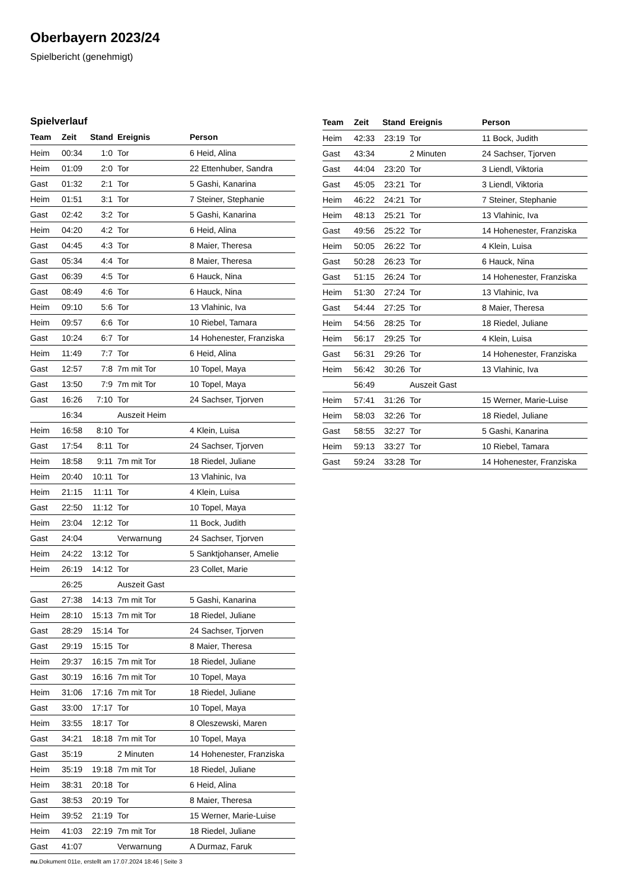Oberbayern 2023/24
Spielbericht (genehmigt)
Spielverlauf
| Team | Zeit | Stand | Ereignis | Person |
| --- | --- | --- | --- | --- |
| Heim | 00:34 | 1:0 | Tor | 6 Heid, Alina |
| Heim | 01:09 | 2:0 | Tor | 22 Ettenhuber, Sandra |
| Gast | 01:32 | 2:1 | Tor | 5 Gashi, Kanarina |
| Heim | 01:51 | 3:1 | Tor | 7 Steiner, Stephanie |
| Gast | 02:42 | 3:2 | Tor | 5 Gashi, Kanarina |
| Heim | 04:20 | 4:2 | Tor | 6 Heid, Alina |
| Gast | 04:45 | 4:3 | Tor | 8 Maier, Theresa |
| Gast | 05:34 | 4:4 | Tor | 8 Maier, Theresa |
| Gast | 06:39 | 4:5 | Tor | 6 Hauck, Nina |
| Gast | 08:49 | 4:6 | Tor | 6 Hauck, Nina |
| Heim | 09:10 | 5:6 | Tor | 13 Vlahinic, Iva |
| Heim | 09:57 | 6:6 | Tor | 10 Riebel, Tamara |
| Gast | 10:24 | 6:7 | Tor | 14 Hohenester, Franziska |
| Heim | 11:49 | 7:7 | Tor | 6 Heid, Alina |
| Gast | 12:57 | 7:8 | 7m mit Tor | 10 Topel, Maya |
| Gast | 13:50 | 7:9 | 7m mit Tor | 10 Topel, Maya |
| Gast | 16:26 | 7:10 | Tor | 24 Sachser, Tjorven |
| | 16:34 | | Auszeit Heim | |
| Heim | 16:58 | 8:10 | Tor | 4 Klein, Luisa |
| Gast | 17:54 | 8:11 | Tor | 24 Sachser, Tjorven |
| Heim | 18:58 | 9:11 | 7m mit Tor | 18 Riedel, Juliane |
| Heim | 20:40 | 10:11 | Tor | 13 Vlahinic, Iva |
| Heim | 21:15 | 11:11 | Tor | 4 Klein, Luisa |
| Gast | 22:50 | 11:12 | Tor | 10 Topel, Maya |
| Heim | 23:04 | 12:12 | Tor | 11 Bock, Judith |
| Gast | 24:04 | | Verwarnung | 24 Sachser, Tjorven |
| Heim | 24:22 | 13:12 | Tor | 5 Sanktjohanser, Amelie |
| Heim | 26:19 | 14:12 | Tor | 23 Collet, Marie |
| | 26:25 | | Auszeit Gast | |
| Gast | 27:38 | 14:13 | 7m mit Tor | 5 Gashi, Kanarina |
| Heim | 28:10 | 15:13 | 7m mit Tor | 18 Riedel, Juliane |
| Gast | 28:29 | 15:14 | Tor | 24 Sachser, Tjorven |
| Gast | 29:19 | 15:15 | Tor | 8 Maier, Theresa |
| Heim | 29:37 | 16:15 | 7m mit Tor | 18 Riedel, Juliane |
| Gast | 30:19 | 16:16 | 7m mit Tor | 10 Topel, Maya |
| Heim | 31:06 | 17:16 | 7m mit Tor | 18 Riedel, Juliane |
| Gast | 33:00 | 17:17 | Tor | 10 Topel, Maya |
| Heim | 33:55 | 18:17 | Tor | 8 Oleszewski, Maren |
| Gast | 34:21 | 18:18 | 7m mit Tor | 10 Topel, Maya |
| Gast | 35:19 | | 2 Minuten | 14 Hohenester, Franziska |
| Heim | 35:19 | 19:18 | 7m mit Tor | 18 Riedel, Juliane |
| Heim | 38:31 | 20:18 | Tor | 6 Heid, Alina |
| Gast | 38:53 | 20:19 | Tor | 8 Maier, Theresa |
| Heim | 39:52 | 21:19 | Tor | 15 Werner, Marie-Luise |
| Heim | 41:03 | 22:19 | 7m mit Tor | 18 Riedel, Juliane |
| Gast | 41:07 | | Verwarnung | A Durmaz, Faruk |
| Team | Zeit | Stand | Ereignis | Person |
| --- | --- | --- | --- | --- |
| Heim | 42:33 | 23:19 | Tor | 11 Bock, Judith |
| Gast | 43:34 | | 2 Minuten | 24 Sachser, Tjorven |
| Gast | 44:04 | 23:20 | Tor | 3 Liendl, Viktoria |
| Gast | 45:05 | 23:21 | Tor | 3 Liendl, Viktoria |
| Heim | 46:22 | 24:21 | Tor | 7 Steiner, Stephanie |
| Heim | 48:13 | 25:21 | Tor | 13 Vlahinic, Iva |
| Gast | 49:56 | 25:22 | Tor | 14 Hohenester, Franziska |
| Heim | 50:05 | 26:22 | Tor | 4 Klein, Luisa |
| Gast | 50:28 | 26:23 | Tor | 6 Hauck, Nina |
| Gast | 51:15 | 26:24 | Tor | 14 Hohenester, Franziska |
| Heim | 51:30 | 27:24 | Tor | 13 Vlahinic, Iva |
| Gast | 54:44 | 27:25 | Tor | 8 Maier, Theresa |
| Heim | 54:56 | 28:25 | Tor | 18 Riedel, Juliane |
| Heim | 56:17 | 29:25 | Tor | 4 Klein, Luisa |
| Gast | 56:31 | 29:26 | Tor | 14 Hohenester, Franziska |
| Heim | 56:42 | 30:26 | Tor | 13 Vlahinic, Iva |
| | 56:49 | | Auszeit Gast | |
| Heim | 57:41 | 31:26 | Tor | 15 Werner, Marie-Luise |
| Heim | 58:03 | 32:26 | Tor | 18 Riedel, Juliane |
| Gast | 58:55 | 32:27 | Tor | 5 Gashi, Kanarina |
| Heim | 59:13 | 33:27 | Tor | 10 Riebel, Tamara |
| Gast | 59:24 | 33:28 | Tor | 14 Hohenester, Franziska |
nu.Dokument 011e, erstellt am 17.07.2024 18:46 | Seite 3